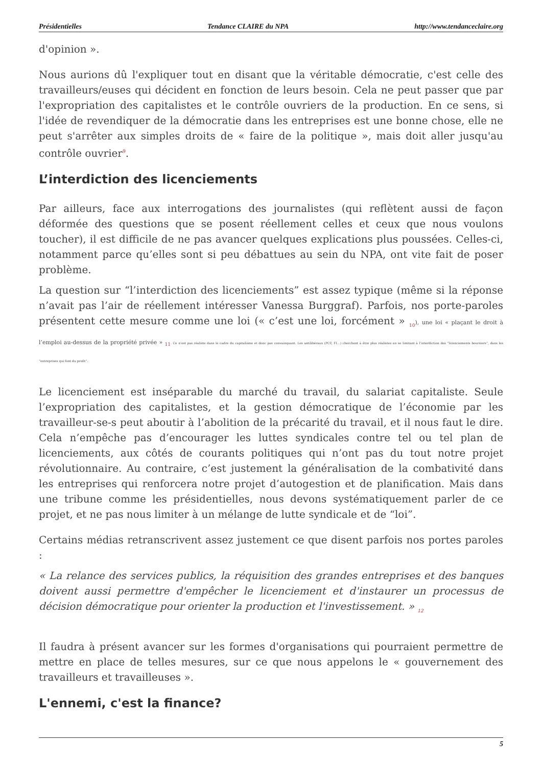Présidentielles Tendance CLAIRE du NPA http://www.tendanceclaire.org
d'opinion ».
Nous aurions dû l'expliquer tout en disant que la véritable démocratie, c'est celle des travailleurs/euses qui décident en fonction de leurs besoin. Cela ne peut passer que par l'expropriation des capitalistes et le contrôle ouvriers de la production. En ce sens, si l'idée de revendiquer de la démocratie dans les entreprises est une bonne chose, elle ne peut s'arrêter aux simples droits de « faire de la politique », mais doit aller jusqu'au contrôle ouvrier<sup>9</sup>.
L’interdiction des licenciements
Par ailleurs, face aux interrogations des journalistes (qui reflètent aussi de façon déformée des questions que se posent réellement celles et ceux que nous voulons toucher), il est difficile de ne pas avancer quelques explications plus poussées. Celles-ci, notamment parce qu’elles sont si peu débattues au sein du NPA, ont vite fait de poser problème.
La question sur “l’interdiction des licenciements” est assez typique (même si la réponse n’avait pas l’air de réellement intéresser Vanessa Burggraf). Parfois, nos porte-paroles présentent cette mesure comme une loi (« c’est une loi, forcément » <sub>10</sub>), une loi « plaçant le droit à l’emploi au-dessus de la propriété privée » <sub>11</sub>. Ce n’est pas réaliste dans le cadre du capitalisme et donc pas convainquant. Les antilibéraux (PCF, FI...) cherchent à être plus réalistes en se limitant à l’interdiction des “licenciements boursiers”, dans les “entreprises qui font du profit”.
Le licenciement est inséparable du marché du travail, du salariat capitaliste. Seule l’expropriation des capitalistes, et la gestion démocratique de l’économie par les travailleur-se-s peut aboutir à l’abolition de la précarité du travail, et il nous faut le dire. Cela n’empêche pas d’encourager les luttes syndicales contre tel ou tel plan de licenciements, aux côtés de courants politiques qui n’ont pas du tout notre projet révolutionnaire. Au contraire, c’est justement la généralisation de la combativité dans les entreprises qui renforcera notre projet d’autogestion et de planification. Mais dans une tribune comme les présidentielles, nous devons systématiquement parler de ce projet, et ne pas nous limiter à un mélange de lutte syndicale et de “loi”.
Certains médias retranscrivent assez justement ce que disent parfois nos portes paroles :
« La relance des services publics, la réquisition des grandes entreprises et des banques doivent aussi permettre d'empêcher le licenciement et d'instaurer un processus de décision démocratique pour orienter la production et l'investissement. » <sub>12</sub>
Il faudra à présent avancer sur les formes d'organisations qui pourraient permettre de mettre en place de telles mesures, sur ce que nous appelons le « gouvernement des travailleurs et travailleuses ».
L'ennemi, c'est la finance?
5